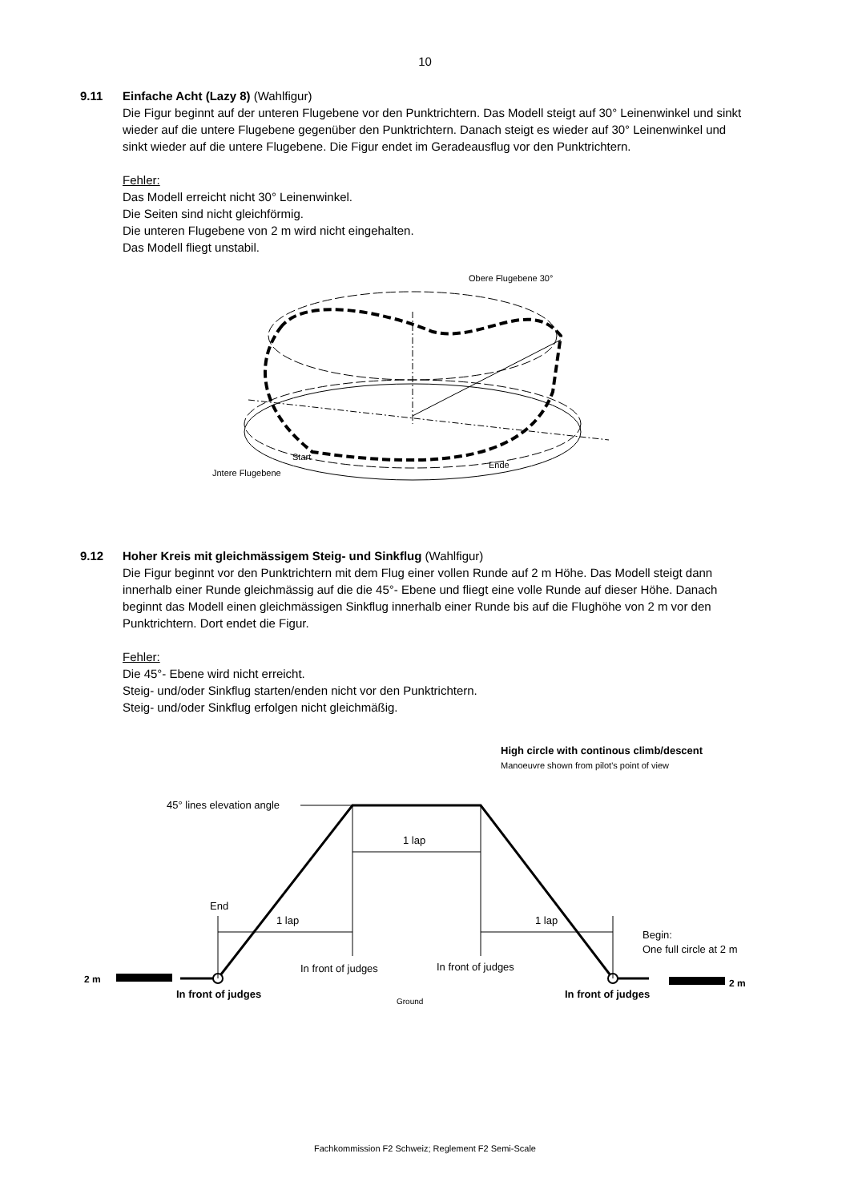10
9.11 Einfache Acht (Lazy 8) (Wahlfigur)
Die Figur beginnt auf der unteren Flugebene vor den Punktrichtern. Das Modell steigt auf 30° Leinenwinkel und sinkt wieder auf die untere Flugebene gegenüber den Punktrichtern. Danach steigt es wieder auf 30° Leinenwinkel und sinkt wieder auf die untere Flugebene. Die Figur endet im Geradeausflug vor den Punktrichtern.
Fehler:
Das Modell erreicht nicht 30° Leinenwinkel.
Die Seiten sind nicht gleichförmig.
Die unteren Flugebene von 2 m wird nicht eingehalten.
Das Modell fliegt unstabil.
Obere Flugebene 30°
Start
Ende
Jntere Flugebene
9.12 Hoher Kreis mit gleichmässigem Steig- und Sinkflug (Wahlfigur)
Die Figur beginnt vor den Punktrichtern mit dem Flug einer vollen Runde auf 2 m Höhe. Das Modell steigt dann innerhalb einer Runde gleichmässig auf die die 45°- Ebene und fliegt eine volle Runde auf dieser Höhe. Danach beginnt das Modell einen gleichmässigen Sinkflug innerhalb einer Runde bis auf die Flughöhe von 2 m vor den Punktrichtern. Dort endet die Figur.
Fehler:
Die 45°- Ebene wird nicht erreicht.
Steig- und/oder Sinkflug starten/enden nicht vor den Punktrichtern.
Steig- und/oder Sinkflug erfolgen nicht gleichmäßig.
High circle with continous climb/descent
Manoeuvre shown from pilot's point of view
45° lines elevation angle
1 lap
1 lap
1 lap
End
Begin:
One full circle at 2 m
In front of judges
In front of judges
2 m
2 m
In front of judges
In front of judges
Ground
Fachkommission F2 Schweiz; Reglement F2 Semi-Scale